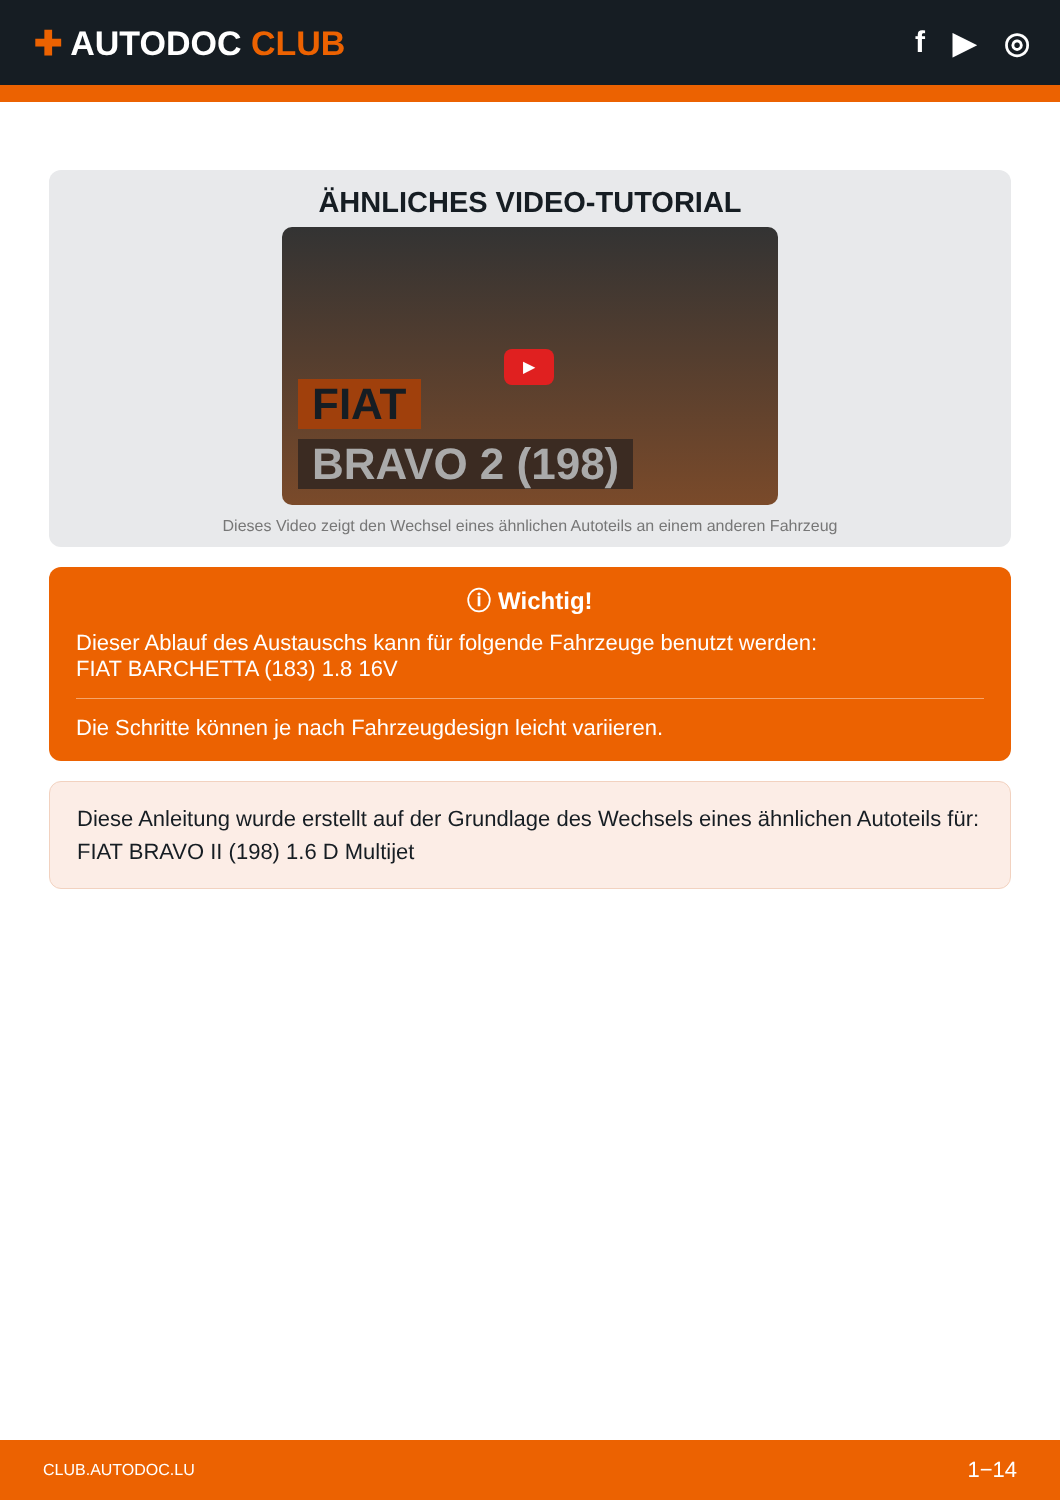✚ AUTODOC CLUB f ▶ ◎
ÄHNLICHES VIDEO-TUTORIAL
▶
FIAT
BRAVO 2 (198)
Dieses Video zeigt den Wechsel eines ähnlichen Autoteils an einem anderen Fahrzeug
ⓘ Wichtig!
Dieser Ablauf des Austauschs kann für folgende Fahrzeuge benutzt werden:
FIAT BARCHETTA (183) 1.8 16V
Die Schritte können je nach Fahrzeugdesign leicht variieren.
Diese Anleitung wurde erstellt auf der Grundlage des Wechsels eines ähnlichen Autoteils für: FIAT BRAVO II (198) 1.6 D Multijet
CLUB.AUTODOC.LU 1−14